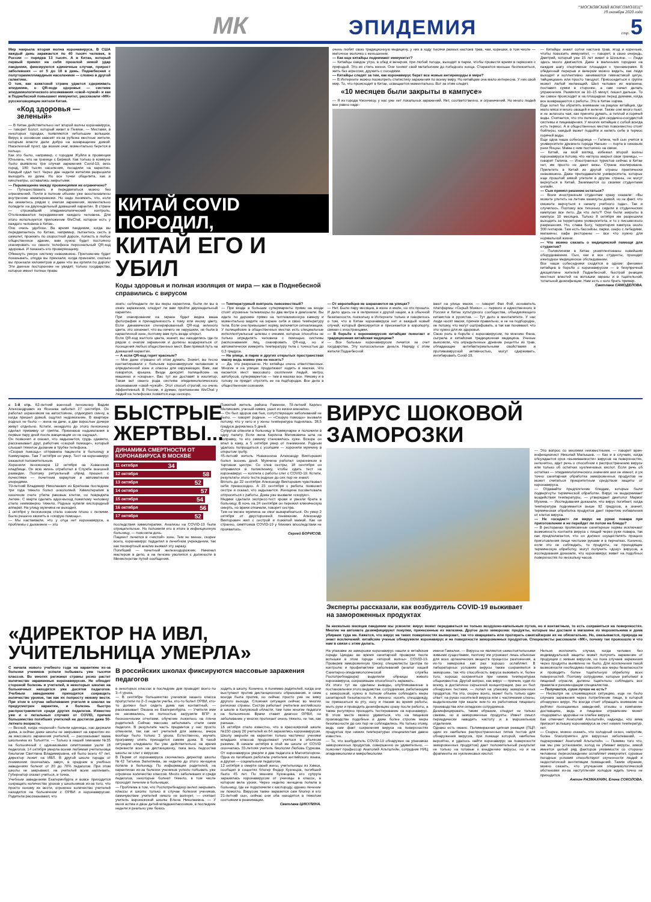МК
ЭПИДЕМИЯ
“МОСКОВСКИЙ КОМСОМОЛЕЦ”
19 октября 2020 года
стр. 5
Мир накрыла вторая волна коронавируса. В США каждый день заражается по 40 тысяч человек, в России — порядка 13 тысяч. А в Китае, который первый принял на себя прошлой зимой удар пандемии, фиксируются единичные случаи, прирост заболевших — от 5 до 18 в день. Поднебесная с полуторамиллиардным населением — словно в другой галактике.
О том, как азиатской стране удается сдерживать эпидемию, о QR-коде здоровья — системе эпидемиологического опознавания «свой–чужой» и как в Поднебесной повышают иммунитет, рассказали «МК» русскоговорящие жители Китая.
«Код здоровья — зеленый»
— В Китае действительно нет второй волны коронавируса, — говорит Болот, который живет в Пекине. — Местами, в некоторых городах, появляются небольшие вспышки. Вирус в основном завозят из-за рубежа местные жители, которым власти дали добро на возвращение домой. Населенный пункт, где возник очаг, моментально берется в кольцо.
Как это было, например, с городом Жуйли в провинции Юньнань, что на границе с Бирмой. Как только в коммуне было выявлено три случая заражения Covid-19, весь город, 180 тысяч населения, посадили на карантин. Каждый сдал тест. Через две недели жителям разрешили выходить из дома. Но все точки общепита, как и кинотеатры, оставались закрытыми.
— Перемещение между провинциями не ограничено?
— Путешествовать и передвигаться можно без ограничений. Почти в полном объеме уже восстановлены внутренние авиаперевозки. Но надо понимать, что, если вы окажетесь рядом с очагом заражения, моментально попадете на двухнедельный домашний карантин. В стране — строжайший эпидемиологический контроль. Отслеживаются передвижения каждого человека. Для этого используется приложение WeChat, которое есть у каждого человека в Китае.
Оно очень удобное. Во время пандемии, когда вы передвигаетесь по Китаю, например, пытаетесь сесть в самолет, проехать по скоростной дороге, попасть в любое общественное здание, вам нужно будет постоянно сканировать со своего телефона персональный QR-код здоровья. И показать его проверяющему.
Обмануть умную систему невозможно. Приложение будет показывать, откуда вы приехали, когда приехали, сколько вы проехали километров и даже что вы купили по дороге! Эти данные посторонние не увидят, только государство, которое имеет полное право
КИТАЙ COVID ПОРОДИЛ,
КИТАЙ ЕГО И УБИЛ
Коды здоровья и полная изоляция от мира — как в Поднебесной справились с вирусом
очень любят свою традиционную медицину, у них в ходу тысячи разных настоев трав, чаи, корешки, в том числе — маточное молочко с женьшенем.
— Как еще китайцы поднимают иммунитет?
— Китайцы каждое утро, в обед и вечером, при любой погоде, выходят в парки, чтобы провести время в гармонии с природой. Это их стиль жизни. Они гоняют свой метаболизм до победного конца. Стараются меньше беспокоиться, жить без агрессии, дружить с соседями.
— Китайцы следят за тем, как коронавирус берет все новые антирекорды в мире?
— В Интернете можно посмотреть статистику заражения по всему миру. Но китайцам она мало интересна. У них свой мир. То, что происходит в Китае, освещается моментально. Вот за этим следят.
«10 месяцев были закрыты в кампусе»
— Я из города Чжэнчжоу, у нас уже нет локальных заражений. Нет, соответственно, и ограничений. Но много людей все равно наде-
знать: соблюдаете ли вы меры карантина, были ли вы в очаге заражения, следует ли вам пройти двухнедельный карантин.
При сканировании на экране будет видна ваша фотография и принадлежность к тому или иному цвету. Если динамически сгенерированный QR-код зеленого цвета, это означает, что вы ничего не нарушили, не были в карантинной зоне, поэтому вам путь везде открыт.
Если QR-код желтого цвета, значит, вы находились где-то рядом с очагом заражения и должны воздержаться от посещения любых общественных мест. Вам прямой путь на домашний карантин.
— А если QR-код горит красным?
— Мне даже страшно об этом думать. Значит, вы тесно контактировали с больным коронавирусом человеком в определенной зоне и опасны для окружающих. Вам, как говорится, крышка. Везде дежурят полицейские на машинах и «скорые». Вас тут же доставят в изолятор. Такая вот своего рода система эпидемиологического опознавания «свой–чужой». Этот способ строгий, но очень эффективный. В России, я думаю, приложение WeChat у людей на телефонах появится еще нескоро.
— Температурный контроль повсеместный?
— При входе в большие супермаркеты прямо на входе стоят огромные телевизоры по два метра в диагонали. Вы идете по дорожке прямо на тепловизионную камеру и моментально видите на экране себя и свою температуру тела. Если она превышает норму, включится сигнализация.
У полицейских в общественных местах есть специальные интеллектуальные шлемы с очками, которые способны не только определять человека с помощью системы распознавания лиц, сканировать QR-код, но и автоматически измерять температуру тела с точностью до 0,3 градуса.
— На улице, в парке и других открытых пространствах маску ведь можно уже не носить?
— Да, это разрешено. Но китайцы очень ответственные. Многие и на улицах продолжают ходить в масках. Что касается мест массового скопления людей, метро, автобусов, супермаркетов — там в масках все. Никому и в голову не придет спустить ее на подбородок. Все дело в общественном сознании.
— От европейцев не шарахаются на улицах?
— Нет. Было пару месяцев, в июне и июле, но это прошло. И дело здесь не в неприязни к другой нации, а в обычной безопасности, поскольку в Интернете только и говорилось о том, что в Китае коронавируса нет и каждый новый случай, который фиксируется и пресекается в аэропорту, связан с иностранцами.
— В борьбе с коронавирусом китайцам помогает и традиционная китайская медицина?
— Все больные коронавирусом лечатся за счет государства. Эту колоссальные деньги. Наряду с этим жители Поднебесной
вают на улице маски, — говорит Фан Фэй, основатель платформы «Серый Мокко» — первого и единственного в России и Китае культурного сообщества, объединяющего китаистов и русистов. — Тут дело в менталитете. У нас люди носят маски, причем правильно, а не на подбородке, не потому, что могут оштрафовать, а так как понимают, что это нужно для их здоровья.
Свою роль в борьбе с коронавирусом, по мнению Фана, сыграла и китайская традиционная медицина. Ученые выяснили, что определенные древние рецепты из трав, обладающие антибактериальными свойствами и противовирусной активностью, могут сдерживать, ингибировать Covid-19.
— Китайцы знают сотни настоев трав, ягод и кореньев, чтобы повысить иммунитет, — говорит, в свою очередь, Дмитрий, который уже 15 лет живет в Шэньяне. — Люди здесь много двигаются. Даже в маленьких городках на каждом шагу спортивные площадки с тренажерами. В обеденный перерыв и вечером можно видеть, как люди выходят и коллективно занимаются гимнастикой цигун, тайцзицюань или просто танцуют. Присоседиться к группе может любой желающий. Шел человек из магазина, поставил сумки в сторонке, а сам начал делать упражнения. Размялся за 10–15 минут, пошел дальше. То же самое происходит и на площадках перед домами, когда все возвращаются с работы. Это в Китае норма.
Еще хотел бы обратить внимание на рацион китайцев, где мало мяса и много овощей и зелени. Также они много пьют, и не зеленого чая, как принято думать, а теплой и горячей воды. Считается, что это полезно для сердечно-сосудистой системы и пищеварения. У многих китайцев с собой всегда есть термос. А в общественных местах повсеместно стоят бойлеры, каждый может подойти и налить себе в термос горячей воды.
Еще одна наша собеседница — Галина, чей сын учится в университете древнего города Наньин — порта в низовьях реки Янцзы. Мама с ним постоянно на связи.
— Китай, на мой взгляд, избежал второй волны коронавируса потому, что наглухо закрыл свои границы, — говорит Галина. — Иностранных туристов сейчас в Китае нет, им просто не дают визы. Страна изолирована. Прилететь в Китай из другой страны практически невозможно. Даже преподаватели университета, которые еще прошлой зимой улетели в другие страны, не могут вернуться в Китай. Занимаются со своими студентами онлайн.
— Сын принял решение остаться?
— Всем иностранным студентам сразу сказали: «Вы можете улететь на летние каникулы домой, но не факт, что сможете вернуться к началу учебного года». Так и случилось. Поэтому все тихонько сидели в студенческих кампусах все лето. Да что лето?! Они были закрыты в кампусе 10 месяцев. Только 8 октября им разрешили выходить за территорию университета, и то с письменного разрешения. Но, слава Богу, территория кампуса около 300 гектаров. Там есть бассейны, парки, озеро с лебедями, магазины, кафе рестораны — все что нужно для нормальной жизни.
— Что можно сказать о медицинской помощи для студентов?
— Поликлиники в Китае укомплектованы новейшим оборудованием. Сын, как и все студенты, проходит ежегодное медицинское обследование.
Все наши собеседники сходятся в одном: феномен китайцев в борьбе с коронавирусом — в безупречной дисциплине жителей Поднебесной, быстрой реакции местных властей на вспышки заразы и в тщательной, тотальной дезинфекции. Нам есть с кого брать пример.
Светлана САМОДЕЛОВА.
с 1-й стр. 62-летний военный пенсионер Вадим Александрович из Ясенева заболел 27 сентября. Он работал охранником на автостоянке, отдежурил смену, а когда пришел домой, ощутил недомогание. В квартире родных не было — жена на даче, а две взрослые дочери живут отдельно. Кстати, незадолго до этого пенсионер сделал прививку от гриппа. Признаков недомогания в первые пару дней после вакцинации он не ощущал.
Он позвонил и сказал, что задыхается, грудь сдавило, рассказывает друг, работник «скорой помощи», который слышал тяжелое дыхание в трубке телефона.
«Скорая помощь» отправила пациента в больницу в Коммунарке. Там 7 октября он умер. Тест на коронавирус оказался положительным.
Хоронили пенсионера 12 октября на Хованском кладбище. Он всю жизнь отработал в Службе внешней разведки. Поэтому ритуальный обряд прошел с почестями — почетным караулом и автоматными очередями.
70-летний Владимир Николаевич из Братеева последние три года тяжело болел онкологией. Химиотерапия в конечном счете убила раковые клетки, но повредила легкие. С марта сделать вдох-выход пожилому человеку стало неимоверно тяжело. Родные купили кислородный аппарат. На улицу мужчина не выходил.
1 октября у пенсионера стало совсем плохо с легкими. Было решено звонить в «скорую помощь».
— Мы настаивали, что у отца нет коронавируса, а проблемы с дыханием — это
БЫСТРЫЕ ЖЕРТВЫ...
ДИНАМИКА СМЕРТНОСТИ ОТ КОРОНАВИРУСА В МОСКВЕ
11 октября 34
12 октября 58
13 октября 52
14 октября 57
15 октября 54
16 октября 56
17 октября 52
последствия химиотерапии. Анализы на COVID-19 были отрицательные. Но положили его в итоге в инфекционную больницу, — пояснила дочь.
Пациент лечился в «чистой» зоне. Тем не менее, скорее всего, коронавирус подцепил в лечебном учреждении, так как посмертный анализ выявил эту заразу.
Погибший — почетный железнодорожник. Начинал мастером в депо, а на пенсию уволился с должности в Министерстве путей сообщения.
Пожилой житель района Раменки, 79-летний Карлен Меликович, ученый-химик, ушел из жизни внезапно.
— Он был здоров как бык, сопутствующих заболеваний не было, — говорят родные. — «Скорую помощь» вызвали потому, что у него и у жены температура поднялась. 38,5 градуса держалась 5 дней.
Супругов отвезли в больницу в Коммунарке и положили в одну палату. Если жена Карлена Меликовича шла на поправку, то его самому становилось хуже. Вскоре он впал в кому, а 5 октября умер от пневмонии. Родным удалось попрощаться с усопшим — хоронили мужчину в открытом гробу.
45-летний житель Новокосина Александр Викторович болел восемь дней. Мужчина работал охранником в торговом центре. Со слов сестры, 18 сентября он отправился в поликлинику, чтобы сдать тест на коронавирус — коллега с работы слег с COVID-19. Кстати, результаты этого теста родные до сих пор не знают.
Вплоть до 22 сентября Александр Викторович чувствовал себя превосходно. А 23 сентября с работы позвонил сестре и сказал, что задыхается. Женщина посоветовала отпроситься с работы. Дома уже вызвали «скорую».
Медики сделали экспресс-тест крови и увезли брата в больницу. В ночь на 24 сентября он пережил клиническую смерть, но врачи откачали, говорит сестра.
Тем не менее мужчина не смог выкарабкаться. Он умер 2 октября от двусторонней пневмонии. Александр Викторович жил с сестрой и пожилой мамой. Как ни странно, симптомов COVID-19 у близких впоследствии не проявилось.
Сергей БОРИСОВ.
ВИРУС ШОКОВОЙ ЗАМОРОЗКИ
Эксперты рассказали, как возбудитель COVID-19 выживает на замороженных продуктах
— Это вопрос со многими неизвестными, — говорит врач-инфекционист Николай Малышев. — Как и в случаях, когда обсуждается срок «выживаемости» вирусов на поверхностях, непонятно, идет речь о способном к распространению вирусе или только об остатках нуклеиновых кислот. Если речь об остатках — эпидемиологического значения они не имеют, и уж точно санитарная обработка замороженных продуктов не может считаться приоритетным средством защиты от коронавируса.
— Отдавайте предпочтение блюдам, которые были подвергнуты термической обработке. Вирус не выдерживает воздействия температуры, — утверждает диетолог Мариэт Мухина. — Исследования доказали, что вирус погибает, когда температура поднимается выше 92 градусов, а значит, термическая обработка продуктов дает гарантию избавления от клеток вируса.
— Не «оседает» ли вирус на руках повара при приготовлении и не перейдет ли потом на блюдо?
— В ресторанах прописанные санитарные нормы исключают возможность контакта вируса с пищей через руки повара, так как предполагается, что он должен осуществлять процесс приготовления пищи чистыми руками и в перчатках. Конечно, если это не соблюдать, то продукты, не проходящие термическую обработку, могут получить «дозу» вирусов, а исследования доказали, что коронавирус живет на подобных поверхностях по нескольку часов.
«ДИРЕКТОР НА ИВЛ, УЧИТЕЛЬНИЦА УМЕРЛА»
С начала нового учебного года на карантине из-за болезни учеников успели побывать уже тысячи классов. Во многих регионах страны резко растет количество зараженных коронавирусом. Не обходит стороной болезнь и учителей, в некоторых школах на больничных находятся уже десятки педагогов. Учебным заведениям приходится сокращать количество уроков, так как их попросту некому вести. При этом в случае заболевания учителя в школах не предусмотрен карантин, и болезнь быстро распространяется среди других педагогов. Известно уже и о летальных случаях от COVID, причем большинство погибших учителей не достигли даже 50-летнего возраста.
— Весной, когда «короной» болели единицы, нас держали дома, а сейчас даже школы не закрывают на карантин из-за массового заражения учителей, — рассказывает мама школьника из Тольятти. — Только в нашей гимназии №35 на больничный с одинаковыми симптомами ушли 18 педагогов. 14 октября умерла всеми любимая учительница биологии Светлана Владимировна, ей было всего 47 лет, директор лежит на ИВЛ. В другой школе города от пневмонии скончалась завуч, в среднем в учебных заведениях болеют от 20 до 70% педагогов. При этом школы не закрывают, на учителей всем наплевать. Губернатор сказал учиться, и точка.
Учебным заведениям Екатеринбурга и вовсе приходится сокращать количество уроков у школьников из-за того, что просто некому их вести, огромное количество учителей находится на больничном с ОРВИ и коронавирусом. Родители рассказывают, что
В российских школах фиксируются массовые заражения педагогов
в некоторых классах в последние дни проводят всего по 3–4 урока.
— В сентябре большинство учеников нашего класса пропустили по 2–3 недели учебы, кто-то болел ОРВИ, кто-то должен был сидеть дома как контактный, — рассказывает Оксана из Екатеринбурга. — Учителя ими не занимались, их полностью загрузили ВПР и бесконечными отчетами, обучение ложилось на плечи родителей. Сейчас массово заболевать стали сами педагоги. В результате часть предметов у нас просто отменили, так как нет учителей для замены, вчера вообще было только 3 урока. Естественно, изучать программу опять приходится самим дома. В такой ситуации следовало бы уже действительно на время перевести всех на дистанционку, пока весь педсостав школы не слег с вирусом.
В Перми от коронавируса скончалась директор школы №42 Татьяна Залеляева, за неделю до этого женщина попала в больницу. По информации родителей, на карантинах из-за болезни учеников успело побывать уже огромное количество классов. Много заболевших и среди педагогов, некоторые болеют тяжело, в том числе проходят лечение в больницах.
— Проблема в том, что Роспотребнадзор велел закрывать классы и школы только в случае болезни учеников, самочувствие учителей никого не волнует, — считает учитель воронежской школы Елена Николаевна. — У меня астма и двое детей-младшеклассников, в последние недели я реально уже боюсь
ходить в школу. Конечно, я понимаю родителей, когда они выступают против дистанционного образования, и сама всегда была против, но сейчас просто уже не вижу другого выхода. Сложная ситуация сейчас во многих регионах страны. Сестра работает учителем английского в школе в Калужской области, там тоже многие педагоги на больничном. Врачи ставят диагноз ОРВИ, но заболевание у многих протекает очень тяжело, не так, как раньше.
16 октября стало известно, что в красноярской школе №150 сразу 20 учителей из 64 заразились коронавирусом. Школу закрыли на карантин только частично: ученики младших классов продолжают учиться в обычном режиме. В начале октября в этой же школе от COVID скончалась 33-летняя учитель биологии Любовь Суркова. От коронавируса умерли и два педагога в Магнитогорске. Одна из погибших работала учителем английского языка, а другая — социальным педагогом.
12 октября о смерти своей жены, учительницы из Химок, сообщил в соцсетях блогер Федор Кузнецов, погибшей было 45 лет. По мнению Кузнецова, его супруга заразилась коронавирусом от ученицы в классе, в котором вела уроки. Через неделю женщина попала в больницу, где ее подключили к кислороду, однако лечение не помогло. Вирусом также заразился сам блогер и его 21-летний сын, сейчас они оба находятся в тяжелом состоянии в реанимации.
Светлана ЦИКУЛИНА.
За несколько месяцев пандемии мы усвоили: вирус может передаваться не только воздушно-капельным путем, но и контактным, то есть сохраняться на поверхностях. Многие на автомате дезинфицируют покупки, принесенные из магазина. Другое дело заморозка: продукты, которые мы достаем в магазине из морозильника и дома убираем туда же. Кажется, что вирус на таких поверхностях вымерзает, так что кварцевать или протирать санитайзером их не обязательно. Но, оказывается, природа не знает исключений: китайские ученые обнаружили коронавирус и на поверхности замороженных продуктов. Специалисты рассказали «МК», почему так произошло и что нам в связи с этим делать.
На упаковке из заморозки коронавирус нашли в китайском городе Циндао во время санитарной проверки после вспышки в этом городе «второй волны» COVID-19. Проверив замороженную треску, специалисты Центра по контролю и профилактике заболеваний (аналог нашей Санитарно-эпидемиологической службы Роспотребнадзора) выделили образцы живого коронавируса, сохранившие способность заражать.
Из этого тут же сделаны выводы, опубликованные в постановлении этого ведомства: сотрудникам, работающим с заморозкой, нужно в полном объеме соблюдать меры санитарной безопасности. А именно: носить спецодежду, не прикасаться ко рту, носу и глазам во время работы, мыть руки и проводить дезинфекцию сразу после работы, а также регулярно проходить тестирование на коронавирус. В этом месте можно удивиться, что на пищевом производстве подобные и даже более строгие меры безопасности до сих пор не соблюдались. Но только этому, ведь сам факт сохранения вируса на поверхностях продуктов при низких температурах специалистам давно известен.
— То, что возбудитель COVID-19 обнаружен на упаковках замороженных продуктов, совершенно не удивительно, — поясняет профессор Анатолий Альтштейн, сотрудник НИЦ эпидемиологии и микробиологии
имени Гамалеи. — Вирусы не являются самостоятельными живыми существами, поэтому им угрожают лишь обычные для всех органических веществ процессы разложения, а их-то заморозка как раз хорошо ослабляет. В лабораторных условиях вирусы также сохраняются в заморозке, так что способность вируса выживать и, более того, хорошо сохраняться при низких температурах общеизвестна. Другой вопрос, как вирус — причем, судя по всему, в достаточно серьезной концентрации, раз он был обнаружен тестами, — попал на упаковку замороженных продуктов. На это, скорее всего, может быть только один ответ: на руках носителей вируса или с частичками слюны, выделенными при кашле кем-то из работников пищевого производства или складских сотрудников.
Дезинфицировать, таким образом, следует не только свежие, но и замороженные продукты. Имеет смысл периодически наводить чистоту и в морозильном отделении.
Однако есть нюанс. Полимеразная цепная реакция (ПЦР, один из наиболее распространенных типов тестов для обнаружения вирусов, при помощи которой, наиболее вероятно, и удалось найти коронавирус на поверхности замороженных продуктов) дает положительный результат не только на готовые к внедрению вирусы, но и на фрагменты их нуклеиновых кислот.
Нельзя исключить случаи, когда человек без индивидуальной защиты может получить заражение от продукции с живым вирусом, но пока случаев заражения через продукты выявлено не было. Для исключения такой возможности необходимо повысить все меры безопасности и проводить более тщательную обработку всех поверхностей. Поэтому сотрудники, которые работают в пищевой отрасли, должны тщательно соблюдать все правила и рекомендации специалистов.
— Получается, суши лучше не есть?
— Несмотря на сложившуюся ситуацию, еще не было случаев заражения через потребление пищи, в которой обнаружен вирус. Но всегда стоит обращать внимание на рейтинг посещаемых заведений, отзывы о компании-доставщике, ведь и пищевое отравление может «подорвать» здоровье не слабее вируса.
Как отмечает Анатолий Альтштейн, надежды, что зима пригасит вспышку коронавируса за счет низких температур, нет.
— Скорее, можно сказать, что холодный сезон, напротив, более благоприятен для вирусных заболеваний, — подчеркивает Анатолий Альтштейн. — Помимо того что, как мы уже установили, холод не убивает вирусы, зимой имеется целый ряд факторов уязвимости со стороны человека: переохлаждение ослабляет иммунитет, суровые погодные условия способствуют скученности людей и недостаточной вентиляции помещений. Таким образом, можно сказать, что улучшения эпидемиологической обстановки из-за наступления холодов ждать точно не приходится.
Антон РАЗМАХНИН, Елена СОКОЛОВА.